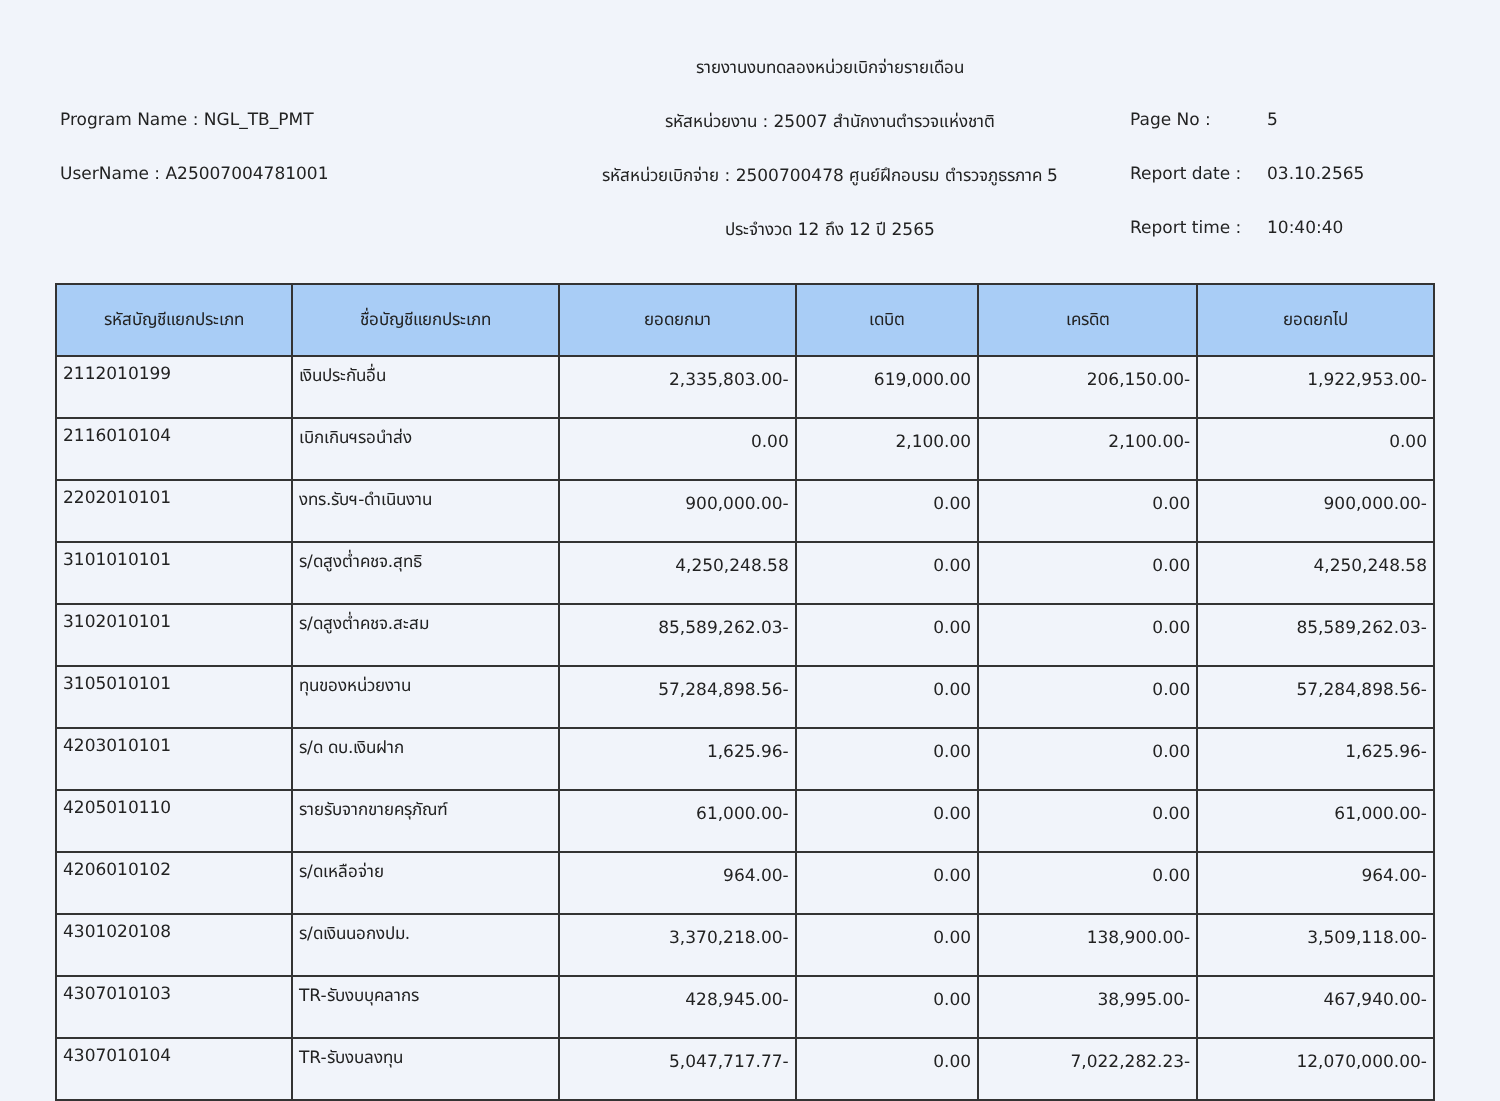รายงานงบทดลองหน่วยเบิกจ่ายรายเดือน
Program Name : NGL_TB_PMT
รหัสหน่วยงาน : 25007 สำนักงานตำรวจแห่งชาติ
Page No : 5
UserName : A25007004781001
รหัสหน่วยเบิกจ่าย : 2500700478 ศูนย์ฝึกอบรม ตำรวจภูธรภาค 5
Report date : 03.10.2565
ประจำงวด 12 ถึง 12 ปี 2565
Report time : 10:40:40
| รหัสบัญชีแยกประเภท | ชื่อบัญชีแยกประเภท | ยอดยกมา | เดบิต | เครดิต | ยอดยกไป |
| --- | --- | --- | --- | --- | --- |
| 2112010199 | เงินประกันอื่น | 2,335,803.00- | 619,000.00 | 206,150.00- | 1,922,953.00- |
| 2116010104 | เบิกเกินฯรอนำส่ง | 0.00 | 2,100.00 | 2,100.00- | 0.00 |
| 2202010101 | งทร.รับฯ-ดำเนินงาน | 900,000.00- | 0.00 | 0.00 | 900,000.00- |
| 3101010101 | ร/ดสูงต่ำคชจ.สุทธิ | 4,250,248.58 | 0.00 | 0.00 | 4,250,248.58 |
| 3102010101 | ร/ดสูงต่ำคชจ.สะสม | 85,589,262.03- | 0.00 | 0.00 | 85,589,262.03- |
| 3105010101 | ทุนของหน่วยงาน | 57,284,898.56- | 0.00 | 0.00 | 57,284,898.56- |
| 4203010101 | ร/ด ดบ.เงินฝาก | 1,625.96- | 0.00 | 0.00 | 1,625.96- |
| 4205010110 | รายรับจากขายครุภัณฑ์ | 61,000.00- | 0.00 | 0.00 | 61,000.00- |
| 4206010102 | ร/ดเหลือจ่าย | 964.00- | 0.00 | 0.00 | 964.00- |
| 4301020108 | ร/ดเงินนอกงปม. | 3,370,218.00- | 0.00 | 138,900.00- | 3,509,118.00- |
| 4307010103 | TR-รับงบบุคลากร | 428,945.00- | 0.00 | 38,995.00- | 467,940.00- |
| 4307010104 | TR-รับงบลงทุน | 5,047,717.77- | 0.00 | 7,022,282.23- | 12,070,000.00- |